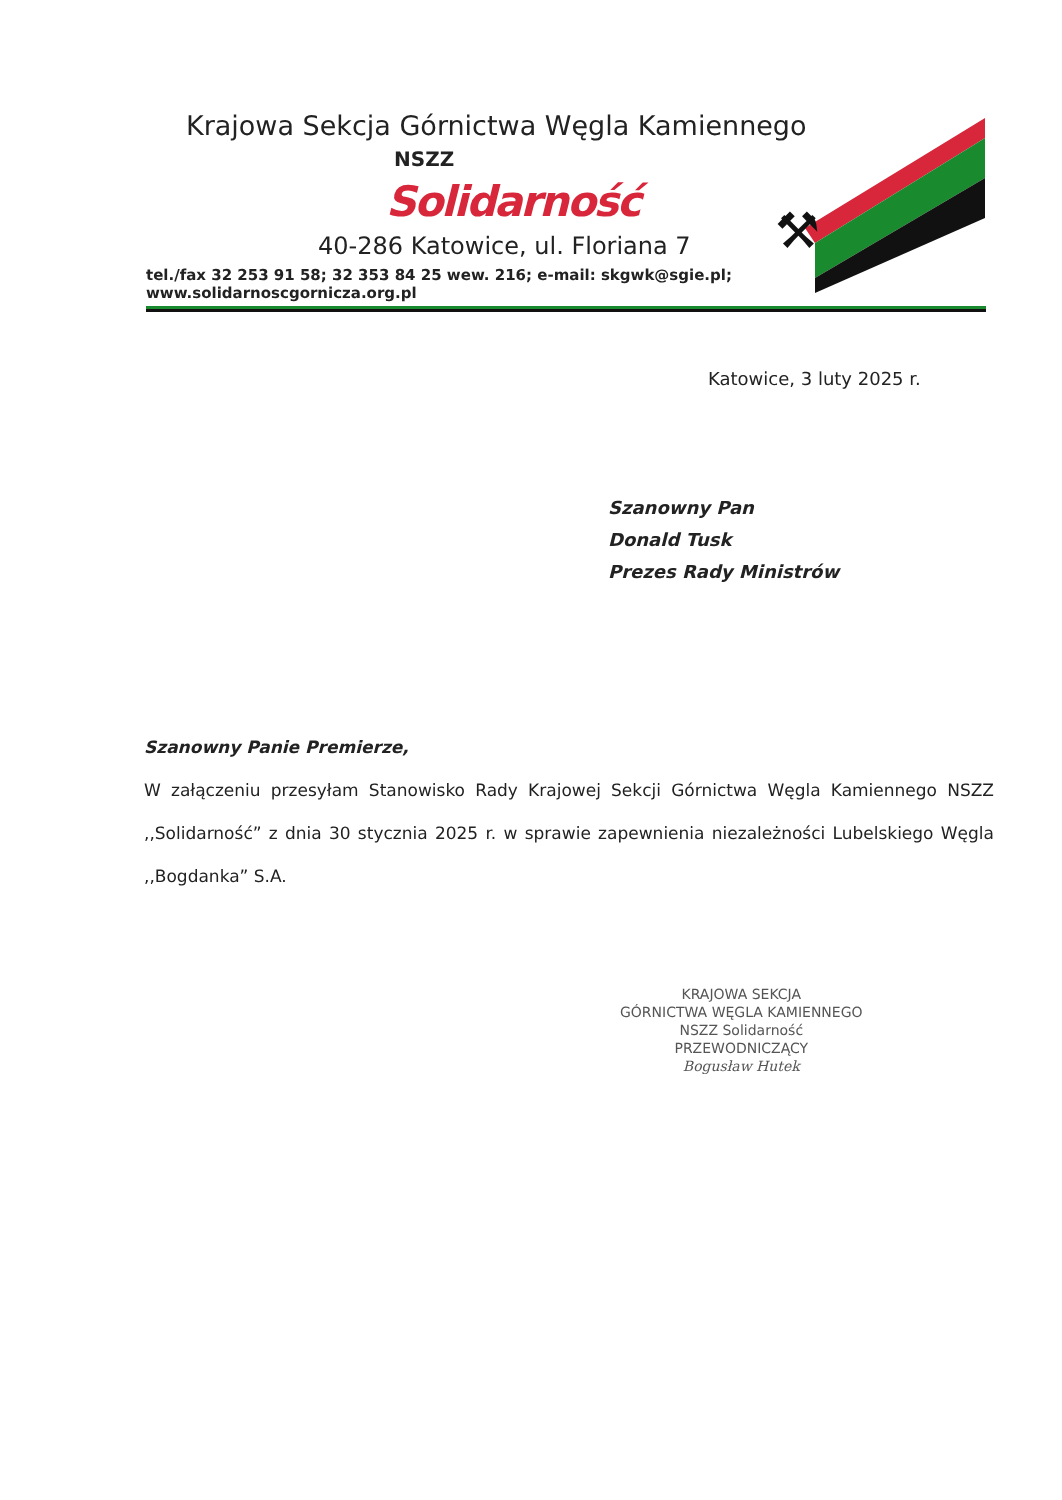Krajowa Sekcja Górnictwa Węgla Kamiennego
NSZZ
Solidarność
40-286 Katowice, ul. Floriana 7
tel./fax 32 253 91 58; 32 353 84 25 wew. 216; e-mail: skgwk@sgie.pl; www.solidarnoscgornicza.org.pl
⚒
Katowice, 3 luty 2025 r.
Szanowny Pan
Donald Tusk
Prezes Rady Ministrów
Szanowny Panie Premierze,
W załączeniu przesyłam Stanowisko Rady Krajowej Sekcji Górnictwa Węgla Kamiennego NSZZ ,,Solidarność” z dnia 30 stycznia 2025 r. w sprawie zapewnienia niezależności Lubelskiego Węgla ,,Bogdanka” S.A.
KRAJOWA SEKCJA
GÓRNICTWA WĘGLA KAMIENNEGO
NSZZ Solidarność
PRZEWODNICZĄCY
Bogusław Hutek